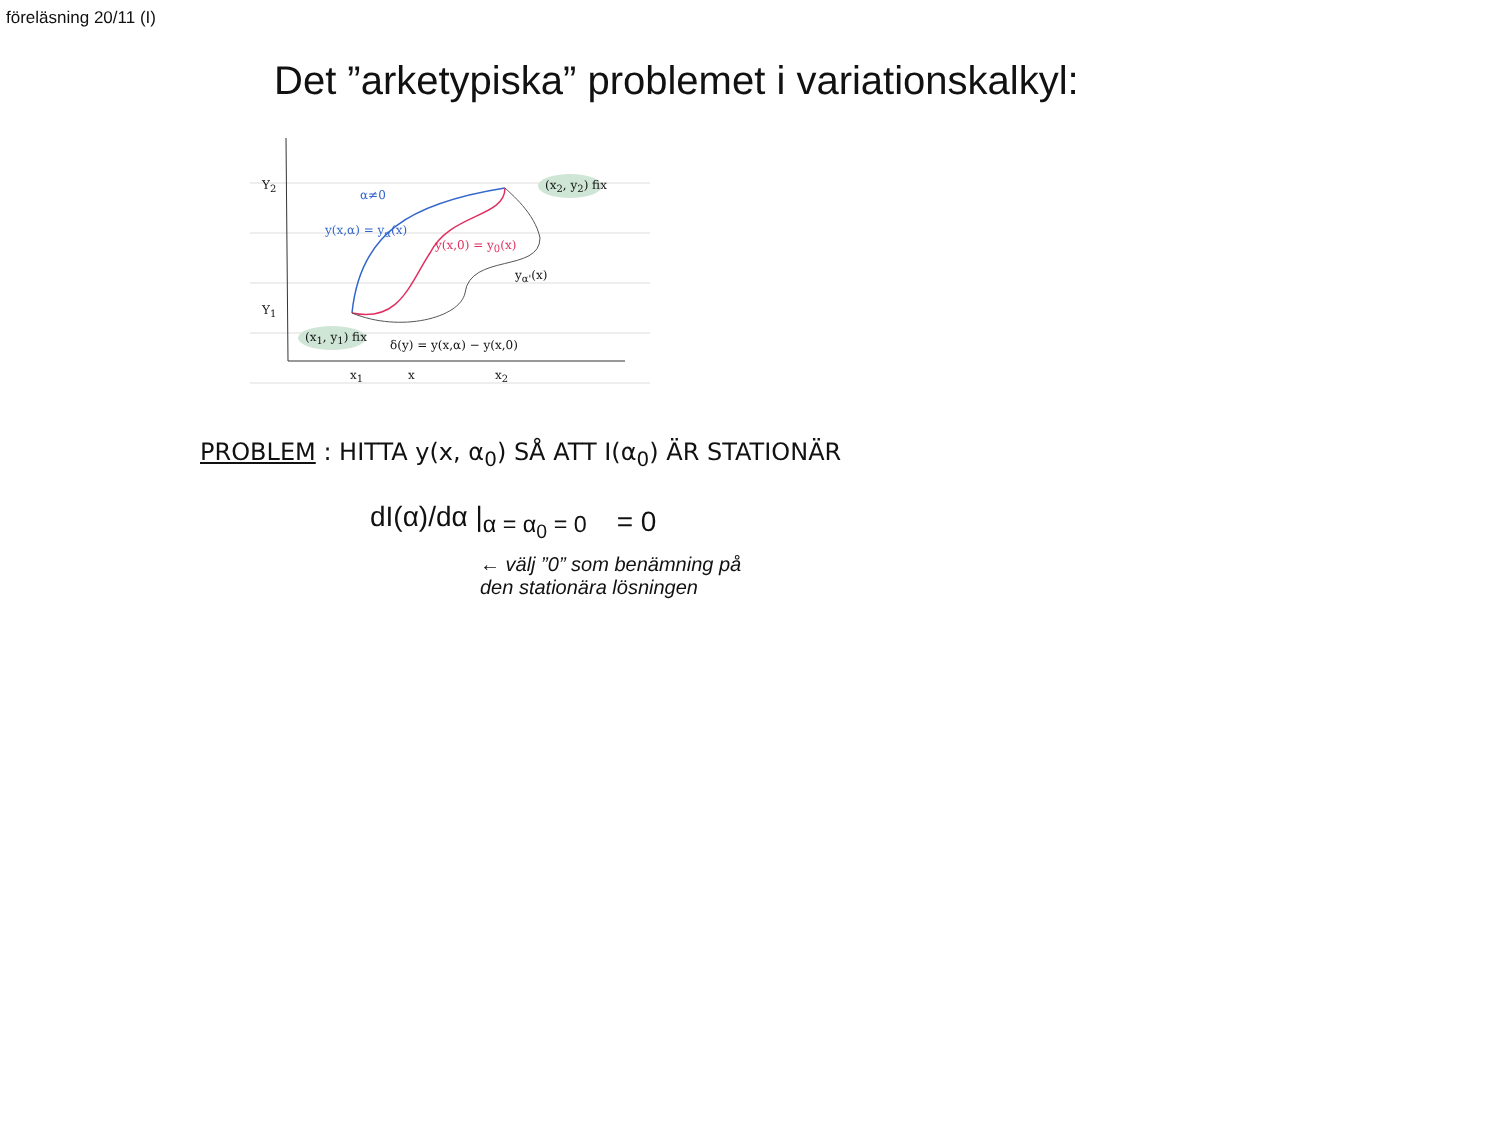föreläsning 20/11 (I)
Det ”arketypiska” problemet i variationskalkyl:
Y<sub>2</sub>
Y<sub>1</sub>
(x<sub>2</sub>, y<sub>2</sub>) fix
(x<sub>1</sub>, y<sub>1</sub>) fix
α≠0
y(x,α) = y<sub>α</sub>(x)
y(x,0) = y<sub>0</sub>(x)
y<sub>α'</sub>(x)
δ(y) = y(x,α) − y(x,0)
x<sub>1</sub> x x<sub>2</sub>
PROBLEM : HITTA y(x, α<sub>0</sub>) SÅ ATT I(α<sub>0</sub>) ÄR STATIONÄR
dI(α)/dα |<sub>α = α<sub>0</sub> = 0</sub> = 0
← välj ”0” som benämning på
den stationära lösningen